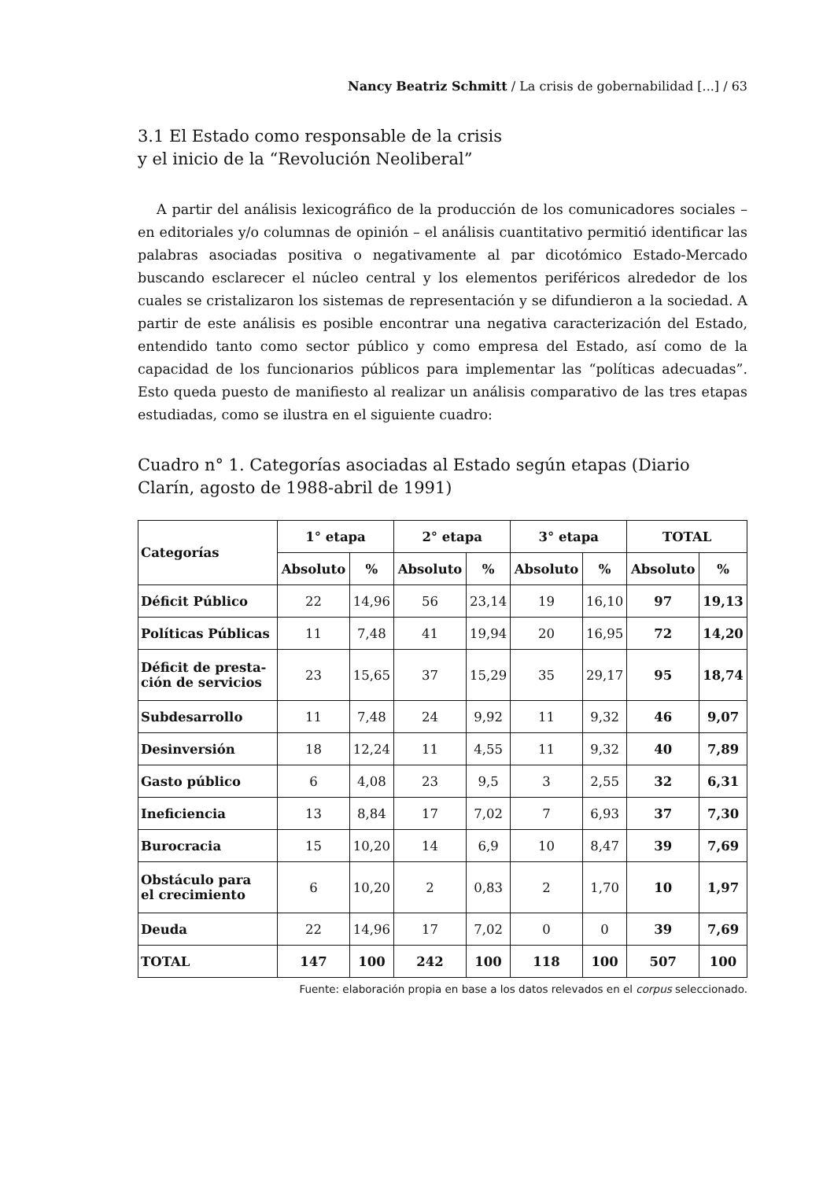Nancy Beatriz Schmitt / La crisis de gobernabilidad [...] / 63
3.1 El Estado como responsable de la crisis
y el inicio de la “Revolución Neoliberal”
A partir del análisis lexicográfico de la producción de los comunicadores sociales – en editoriales y/o columnas de opinión – el análisis cuantitativo permitió identificar las palabras asociadas positiva o negativamente al par dicotómico Estado-Mercado buscando esclarecer el núcleo central y los elementos periféricos alrededor de los cuales se cristalizaron los sistemas de representación y se difundieron a la sociedad. A partir de este análisis es posible encontrar una negativa caracterización del Estado, entendido tanto como sector público y como empresa del Estado, así como de la capacidad de los funcionarios públicos para implementar las “políticas adecuadas”. Esto queda puesto de manifiesto al realizar un análisis comparativo de las tres etapas estudiadas, como se ilustra en el siguiente cuadro:
Cuadro n° 1. Categorías asociadas al Estado según etapas (Diario Clarín, agosto de 1988-abril de 1991)
| Categorías | 1° etapa | | 2° etapa | | 3° etapa | | TOTAL | |
| --- | --- | --- | --- | --- | --- | --- | --- | --- |
| | Absoluto | % | Absoluto | % | Absoluto | % | Absoluto | % |
| Déficit Público | 22 | 14,96 | 56 | 23,14 | 19 | 16,10 | 97 | 19,13 |
| Políticas Públicas | 11 | 7,48 | 41 | 19,94 | 20 | 16,95 | 72 | 14,20 |
| Déficit de presta- ción de servicios | 23 | 15,65 | 37 | 15,29 | 35 | 29,17 | 95 | 18,74 |
| Subdesarrollo | 11 | 7,48 | 24 | 9,92 | 11 | 9,32 | 46 | 9,07 |
| Desinversión | 18 | 12,24 | 11 | 4,55 | 11 | 9,32 | 40 | 7,89 |
| Gasto público | 6 | 4,08 | 23 | 9,5 | 3 | 2,55 | 32 | 6,31 |
| Ineficiencia | 13 | 8,84 | 17 | 7,02 | 7 | 6,93 | 37 | 7,30 |
| Burocracia | 15 | 10,20 | 14 | 6,9 | 10 | 8,47 | 39 | 7,69 |
| Obstáculo para el crecimiento | 6 | 10,20 | 2 | 0,83 | 2 | 1,70 | 10 | 1,97 |
| Deuda | 22 | 14,96 | 17 | 7,02 | 0 | 0 | 39 | 7,69 |
| TOTAL | 147 | 100 | 242 | 100 | 118 | 100 | 507 | 100 |
Fuente: elaboración propia en base a los datos relevados en el corpus seleccionado.